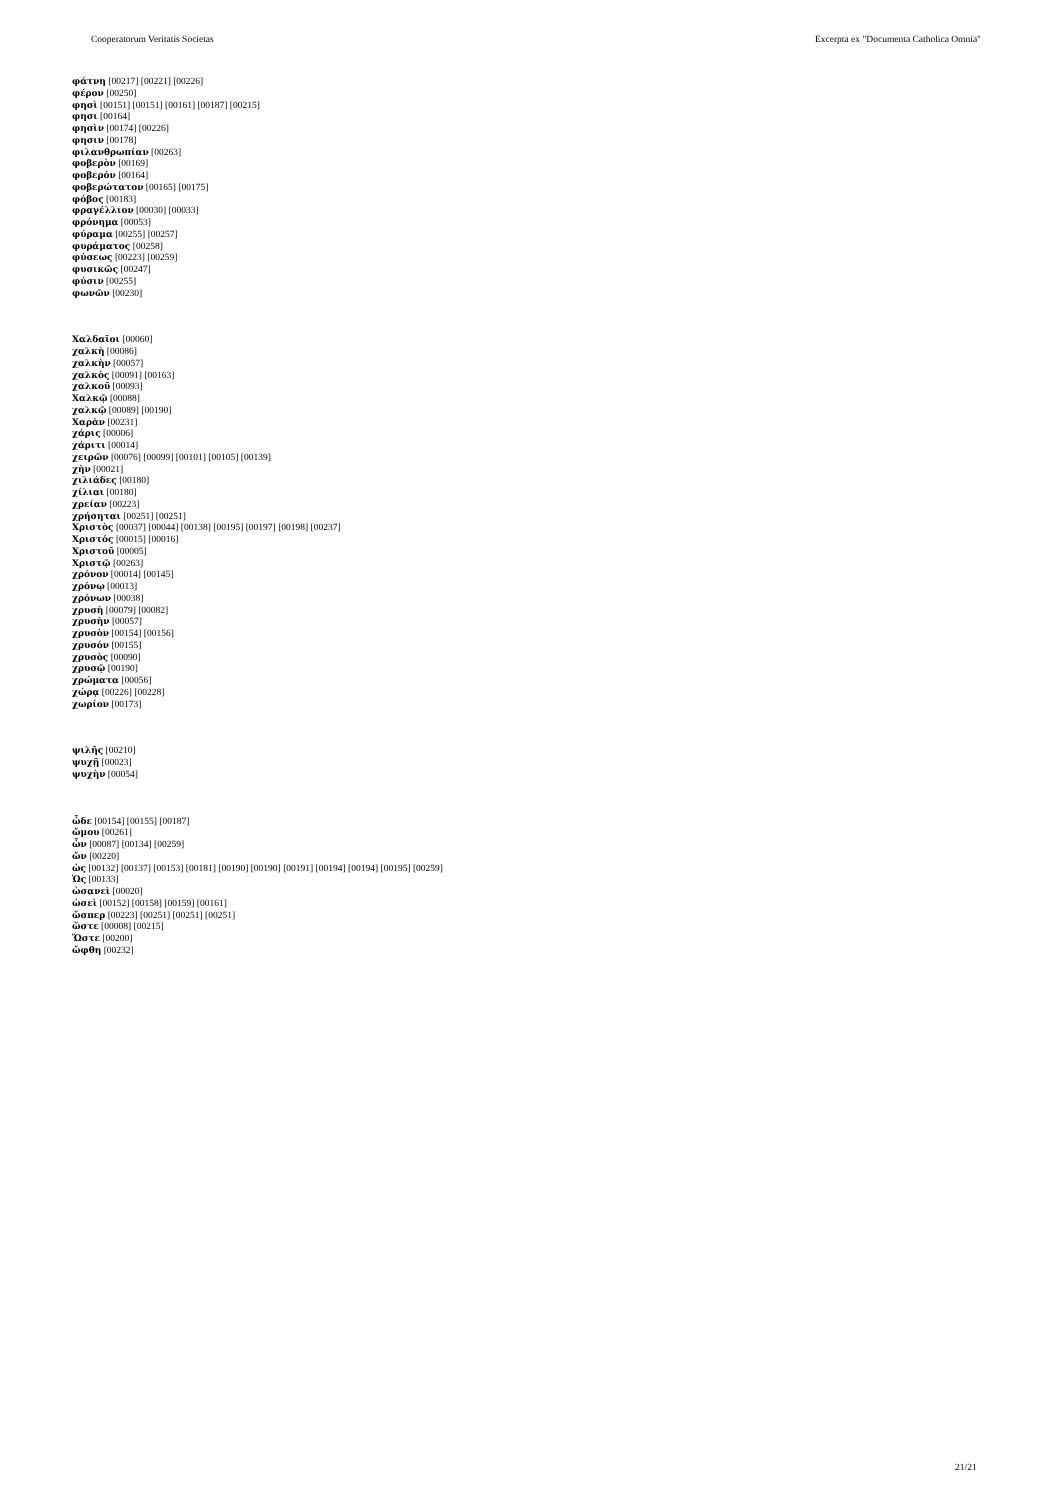Cooperatorum Veritatis Societas Excerpta ex "Documenta Catholica Omnia"
φάτνη [00217] [00221] [00226]
φέρον [00250]
φησὶ [00151] [00151] [00161] [00187] [00215]
φησι [00164]
φησὶν [00174] [00226]
φησιν [00178]
φιλανθρωπίαν [00263]
φοβερὸν [00169]
φοβερόν [00164]
φοβερώτατον [00165] [00175]
φόβος [00183]
φραγέλλιον [00030] [00033]
φρόνημα [00053]
φύραμα [00255] [00257]
φυράματος [00258]
φύσεως [00223] [00259]
φυσικῶς [00247]
φύσιν [00255]
φωνῶν [00230]
Χαλδαῖοι [00060]
χαλκὴ [00086]
χαλκὴν [00057]
χαλκὸς [00091] [00163]
χαλκοῦ [00093]
Χαλκῷ [00088]
χαλκῷ [00089] [00190]
Χαρὰν [00231]
χάρις [00006]
χάριτι [00014]
χειρῶν [00076] [00099] [00101] [00105] [00139]
χὴν [00021]
χιλιάδες [00180]
χίλιαι [00180]
χρείαν [00223]
χρήσηται [00251] [00251]
Χριστὸς [00037] [00044] [00138] [00195] [00197] [00198] [00237]
Χριστός [00015] [00016]
Χριστοῦ [00005]
Χριστῷ [00263]
χρόνον [00014] [00145]
χρόνῳ [00013]
χρόνων [00038]
χρυσὴ [00079] [00082]
χρυσὴν [00057]
χρυσὸν [00154] [00156]
χρυσόν [00155]
χρυσὸς [00090]
χρυσῷ [00190]
χρώματα [00056]
χώρᾳ [00226] [00228]
χωρίον [00173]
ψιλῆς [00210]
ψυχῇ [00023]
ψυχὴν [00054]
ὧδε [00154] [00155] [00187]
ὤμου [00261]
ὧν [00087] [00134] [00259]
ὤν [00220]
ὡς [00132] [00137] [00153] [00181] [00190] [00190] [00191] [00194] [00194] [00195] [00259]
Ὡς [00133]
ὡσανεὶ [00020]
ὡσεὶ [00152] [00158] [00159] [00161]
ὥσπερ [00223] [00251] [00251] [00251]
ὥστε [00008] [00215]
Ὥστε [00200]
ὤφθη [00232]
21/21